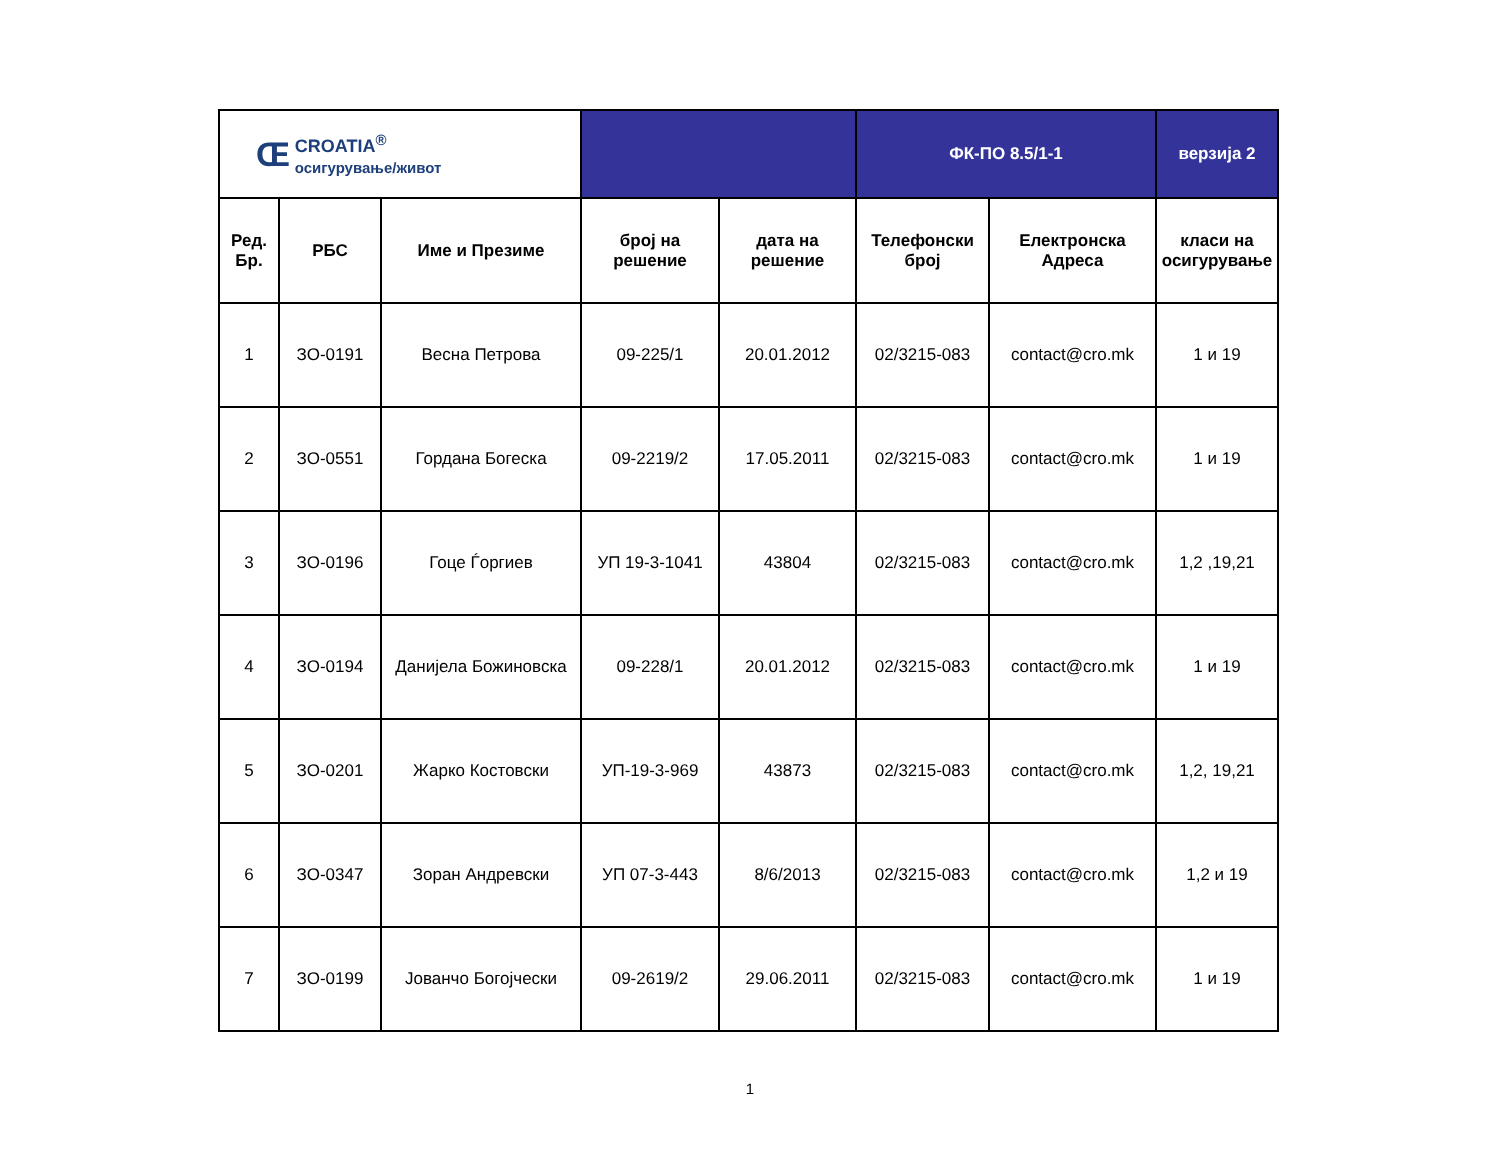| Œ CROATIA<sup>®</sup> осигурување/живот | | | | | ФК-ПО 8.5/1-1 | | верзија 2 |
| Ред. Бр. | РБС | Име и Презиме | број на решение | дата на решение | Телефонски број | Електронска Адреса | класи на осигурување |
| 1 | ЗО-0191 | Весна Петрова | 09-225/1 | 20.01.2012 | 02/3215-083 | contact@cro.mk | 1 и 19 |
| 2 | ЗО-0551 | Гордана Богеска | 09-2219/2 | 17.05.2011 | 02/3215-083 | contact@cro.mk | 1 и 19 |
| 3 | ЗО-0196 | Гоце Ѓоргиев | УП 19-3-1041 | 43804 | 02/3215-083 | contact@cro.mk | 1,2 ,19,21 |
| 4 | ЗО-0194 | Данијела Божиновска | 09-228/1 | 20.01.2012 | 02/3215-083 | contact@cro.mk | 1 и 19 |
| 5 | ЗО-0201 | Жарко Костовски | УП-19-3-969 | 43873 | 02/3215-083 | contact@cro.mk | 1,2, 19,21 |
| 6 | ЗО-0347 | Зоран Андревски | УП 07-3-443 | 8/6/2013 | 02/3215-083 | contact@cro.mk | 1,2 и 19 |
| 7 | ЗО-0199 | Јованчо Богојчески | 09-2619/2 | 29.06.2011 | 02/3215-083 | contact@cro.mk | 1 и 19 |
1